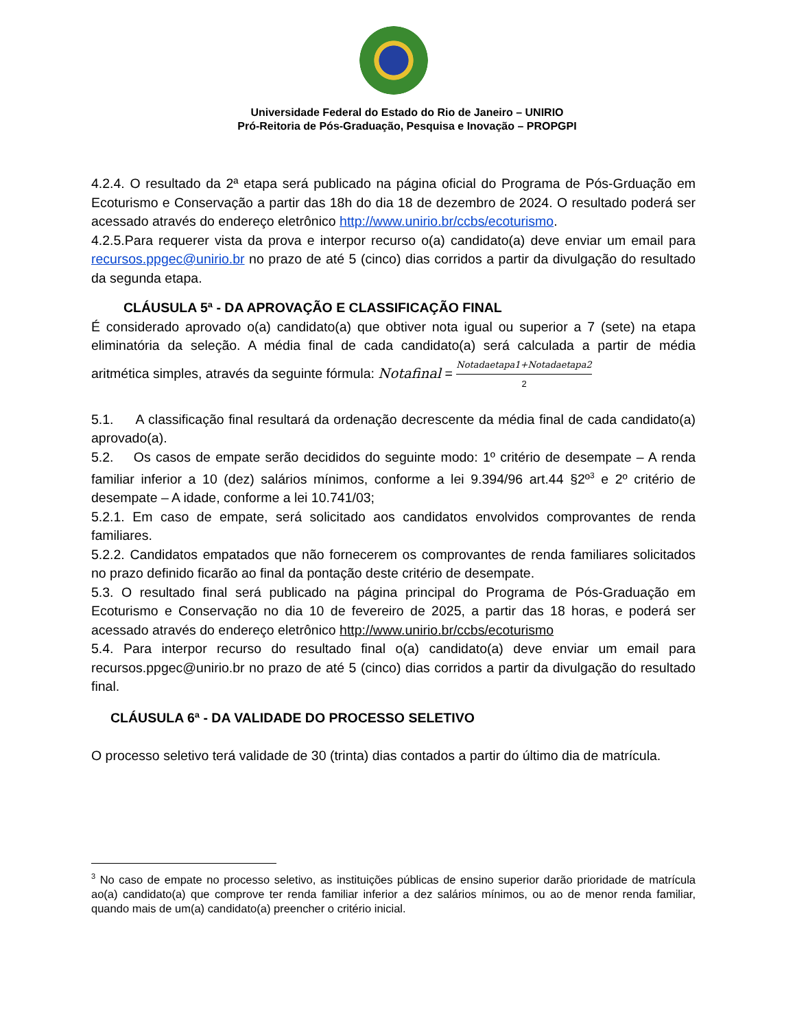Universidade Federal do Estado do Rio de Janeiro – UNIRIO
Pró-Reitoria de Pós-Graduação, Pesquisa e Inovação – PROPGPI
4.2.4. O resultado da 2ª etapa será publicado na página oficial do Programa de Pós-Grduação em Ecoturismo e Conservação a partir das 18h do dia 18 de dezembro de 2024. O resultado poderá ser acessado através do endereço eletrônico http://www.unirio.br/ccbs/ecoturismo.
4.2.5.Para requerer vista da prova e interpor recurso o(a) candidato(a) deve enviar um email para recursos.ppgec@unirio.br no prazo de até 5 (cinco) dias corridos a partir da divulgação do resultado da segunda etapa.
CLÁUSULA 5ª - DA APROVAÇÃO E CLASSIFICAÇÃO FINAL
É considerado aprovado o(a) candidato(a) que obtiver nota igual ou superior a 7 (sete) na etapa eliminatória da seleção. A média final de cada candidato(a) será calculada a partir de média aritmética simples, através da seguinte fórmula: Notafinal = Notadaetapa1+Notadaetapa2 2
5.1. A classificação final resultará da ordenação decrescente da média final de cada candidato(a) aprovado(a).
5.2. Os casos de empate serão decididos do seguinte modo: 1º critério de desempate – A renda familiar inferior a 10 (dez) salários mínimos, conforme a lei 9.394/96 art.44 §2º<sup>3</sup> e 2º critério de desempate – A idade, conforme a lei 10.741/03;
5.2.1. Em caso de empate, será solicitado aos candidatos envolvidos comprovantes de renda familiares.
5.2.2. Candidatos empatados que não fornecerem os comprovantes de renda familiares solicitados no prazo definido ficarão ao final da pontação deste critério de desempate.
5.3. O resultado final será publicado na página principal do Programa de Pós-Graduação em Ecoturismo e Conservação no dia 10 de fevereiro de 2025, a partir das 18 horas, e poderá ser acessado através do endereço eletrônico http://www.unirio.br/ccbs/ecoturismo
5.4. Para interpor recurso do resultado final o(a) candidato(a) deve enviar um email para recursos.ppgec@unirio.br no prazo de até 5 (cinco) dias corridos a partir da divulgação do resultado final.
CLÁUSULA 6ª - DA VALIDADE DO PROCESSO SELETIVO
O processo seletivo terá validade de 30 (trinta) dias contados a partir do último dia de matrícula.
<sup>3</sup> No caso de empate no processo seletivo, as instituições públicas de ensino superior darão prioridade de matrícula ao(a) candidato(a) que comprove ter renda familiar inferior a dez salários mínimos, ou ao de menor renda familiar, quando mais de um(a) candidato(a) preencher o critério inicial.